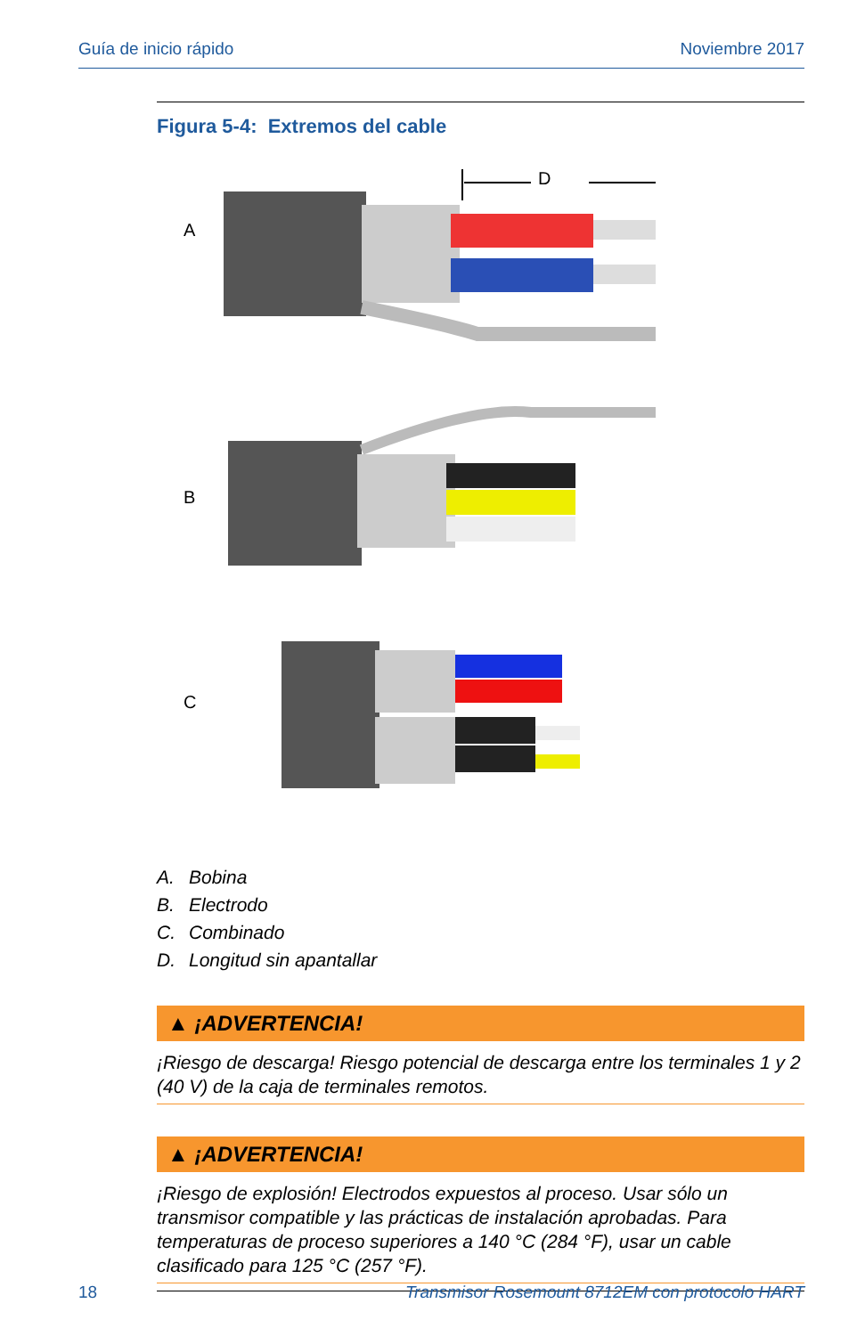Guía de inicio rápido Noviembre 2017
Figura 5-4: Extremos del cable
A
B
C
D
A. Bobina
B. Electrodo
C. Combinado
D. Longitud sin apantallar
▲ ¡ADVERTENCIA!
¡Riesgo de descarga! Riesgo potencial de descarga entre los terminales 1 y 2 (40 V) de la caja de terminales remotos.
▲ ¡ADVERTENCIA!
¡Riesgo de explosión! Electrodos expuestos al proceso. Usar sólo un transmisor compatible y las prácticas de instalación aprobadas. Para temperaturas de proceso superiores a 140 °C (284 °F), usar un cable clasificado para 125 °C (257 °F).
18 Transmisor Rosemount 8712EM con protocolo HART